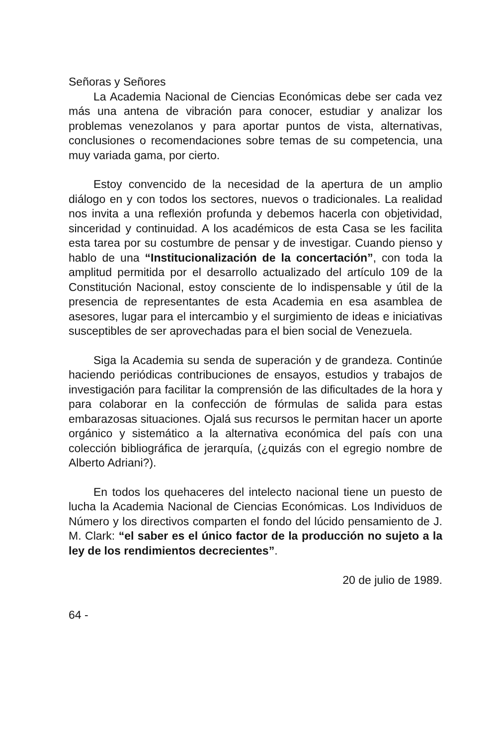Señoras y Señores
La Academia Nacional de Ciencias Económicas debe ser cada vez más una antena de vibración para conocer, estudiar y analizar los problemas venezolanos y para aportar puntos de vista, alternativas, conclusiones o recomendaciones sobre temas de su competencia, una muy variada gama, por cierto.
Estoy convencido de la necesidad de la apertura de un amplio diálogo en y con todos los sectores, nuevos o tradicionales. La realidad nos invita a una reflexión profunda y debemos hacerla con objetividad, sinceridad y continuidad. A los académicos de esta Casa se les facilita esta tarea por su costumbre de pensar y de investigar. Cuando pienso y hablo de una “Institucionalización de la concertación”, con toda la amplitud permitida por el desarrollo actualizado del artículo 109 de la Constitución Nacional, estoy consciente de lo indispensable y útil de la presencia de representantes de esta Academia en esa asamblea de asesores, lugar para el intercambio y el surgimiento de ideas e iniciativas susceptibles de ser aprovechadas para el bien social de Venezuela.
Siga la Academia su senda de superación y de grandeza. Continúe haciendo periódicas contribuciones de ensayos, estudios y trabajos de investigación para facilitar la comprensión de las dificultades de la hora y para colaborar en la confección de fórmulas de salida para estas embarazosas situaciones. Ojalá sus recursos le permitan hacer un aporte orgánico y sistemático a la alternativa económica del país con una colección bibliográfica de jerarquía, (¿quizás con el egregio nombre de Alberto Adriani?).
En todos los quehaceres del intelecto nacional tiene un puesto de lucha la Academia Nacional de Ciencias Económicas. Los Individuos de Número y los directivos comparten el fondo del lúcido pensamiento de J. M. Clark: “el saber es el único factor de la producción no sujeto a la ley de los rendimientos decrecientes”.
20 de julio de 1989.
64 -